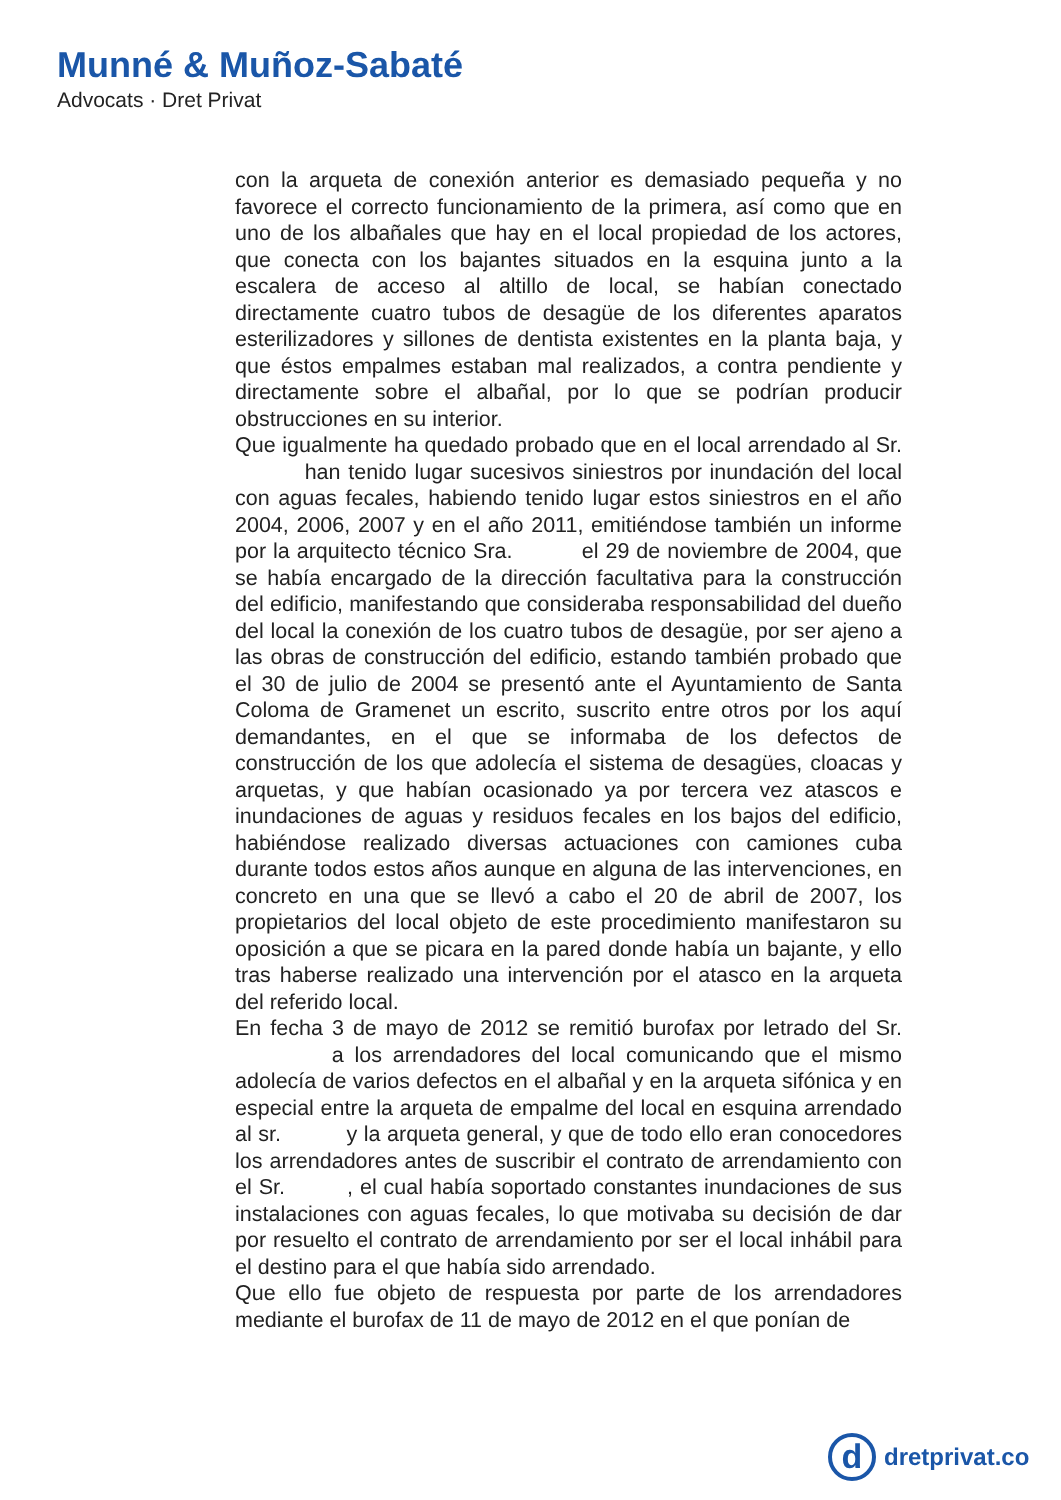Munné & Muñoz-Sabaté
Advocats · Dret Privat
con la arqueta de conexión anterior es demasiado pequeña y no favorece el correcto funcionamiento de la primera, así como que en uno de los albañales que hay en el local propiedad de los actores, que conecta con los bajantes situados en la esquina junto a la escalera de acceso al altillo de local, se habían conectado directamente cuatro tubos de desagüe de los diferentes aparatos esterilizadores y sillones de dentista existentes en la planta baja, y que éstos empalmes estaban mal realizados, a contra pendiente y directamente sobre el albañal, por lo que se podrían producir obstrucciones en su interior.
Que igualmente ha quedado probado que en el local arrendado al Sr. han tenido lugar sucesivos siniestros por inundación del local con aguas fecales, habiendo tenido lugar estos siniestros en el año 2004, 2006, 2007 y en el año 2011, emitiéndose también un informe por la arquitecto técnico Sra. el 29 de noviembre de 2004, que se había encargado de la dirección facultativa para la construcción del edificio, manifestando que consideraba responsabilidad del dueño del local la conexión de los cuatro tubos de desagüe, por ser ajeno a las obras de construcción del edificio, estando también probado que el 30 de julio de 2004 se presentó ante el Ayuntamiento de Santa Coloma de Gramenet un escrito, suscrito entre otros por los aquí demandantes, en el que se informaba de los defectos de construcción de los que adolecía el sistema de desagües, cloacas y arquetas, y que habían ocasionado ya por tercera vez atascos e inundaciones de aguas y residuos fecales en los bajos del edificio, habiéndose realizado diversas actuaciones con camiones cuba durante todos estos años aunque en alguna de las intervenciones, en concreto en una que se llevó a cabo el 20 de abril de 2007, los propietarios del local objeto de este procedimiento manifestaron su oposición a que se picara en la pared donde había un bajante, y ello tras haberse realizado una intervención por el atasco en la arqueta del referido local.
En fecha 3 de mayo de 2012 se remitió burofax por letrado del Sr. a los arrendadores del local comunicando que el mismo adolecía de varios defectos en el albañal y en la arqueta sifónica y en especial entre la arqueta de empalme del local en esquina arrendado al sr. y la arqueta general, y que de todo ello eran conocedores los arrendadores antes de suscribir el contrato de arrendamiento con el Sr. , el cual había soportado constantes inundaciones de sus instalaciones con aguas fecales, lo que motivaba su decisión de dar por resuelto el contrato de arrendamiento por ser el local inhábil para el destino para el que había sido arrendado.
Que ello fue objeto de respuesta por parte de los arrendadores mediante el burofax de 11 de mayo de 2012 en el que ponían de
d
dretprivat.co